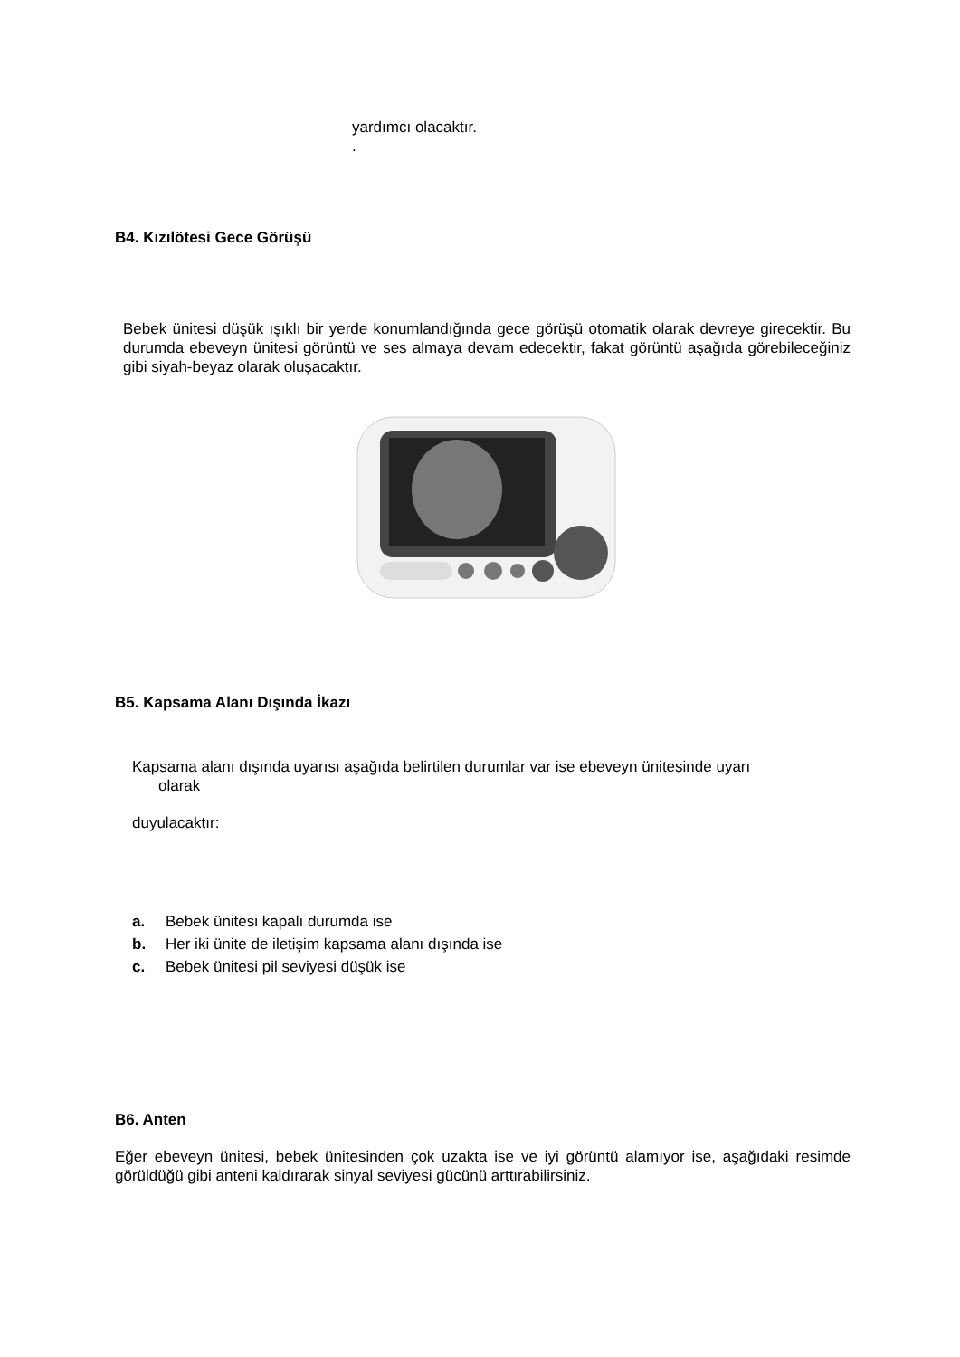yardımcı olacaktır.
.
B4. Kızılötesi Gece Görüşü
Bebek ünitesi düşük ışıklı bir yerde konumlandığında gece görüşü otomatik olarak devreye girecektir. Bu durumda ebeveyn ünitesi görüntü ve ses almaya devam edecektir, fakat görüntü aşağıda görebileceğiniz gibi siyah-beyaz olarak oluşacaktır.
B5. Kapsama Alanı Dışında İkazı
Kapsama alanı dışında uyarısı aşağıda belirtilen durumlar var ise ebeveyn ünitesinde uyarı
olarak
duyulacaktır:
a. Bebek ünitesi kapalı durumda ise
b. Her iki ünite de iletişim kapsama alanı dışında ise
c. Bebek ünitesi pil seviyesi düşük ise
B6. Anten
Eğer ebeveyn ünitesi, bebek ünitesinden çok uzakta ise ve iyi görüntü alamıyor ise, aşağıdaki resimde görüldüğü gibi anteni kaldırarak sinyal seviyesi gücünü arttırabilirsiniz.